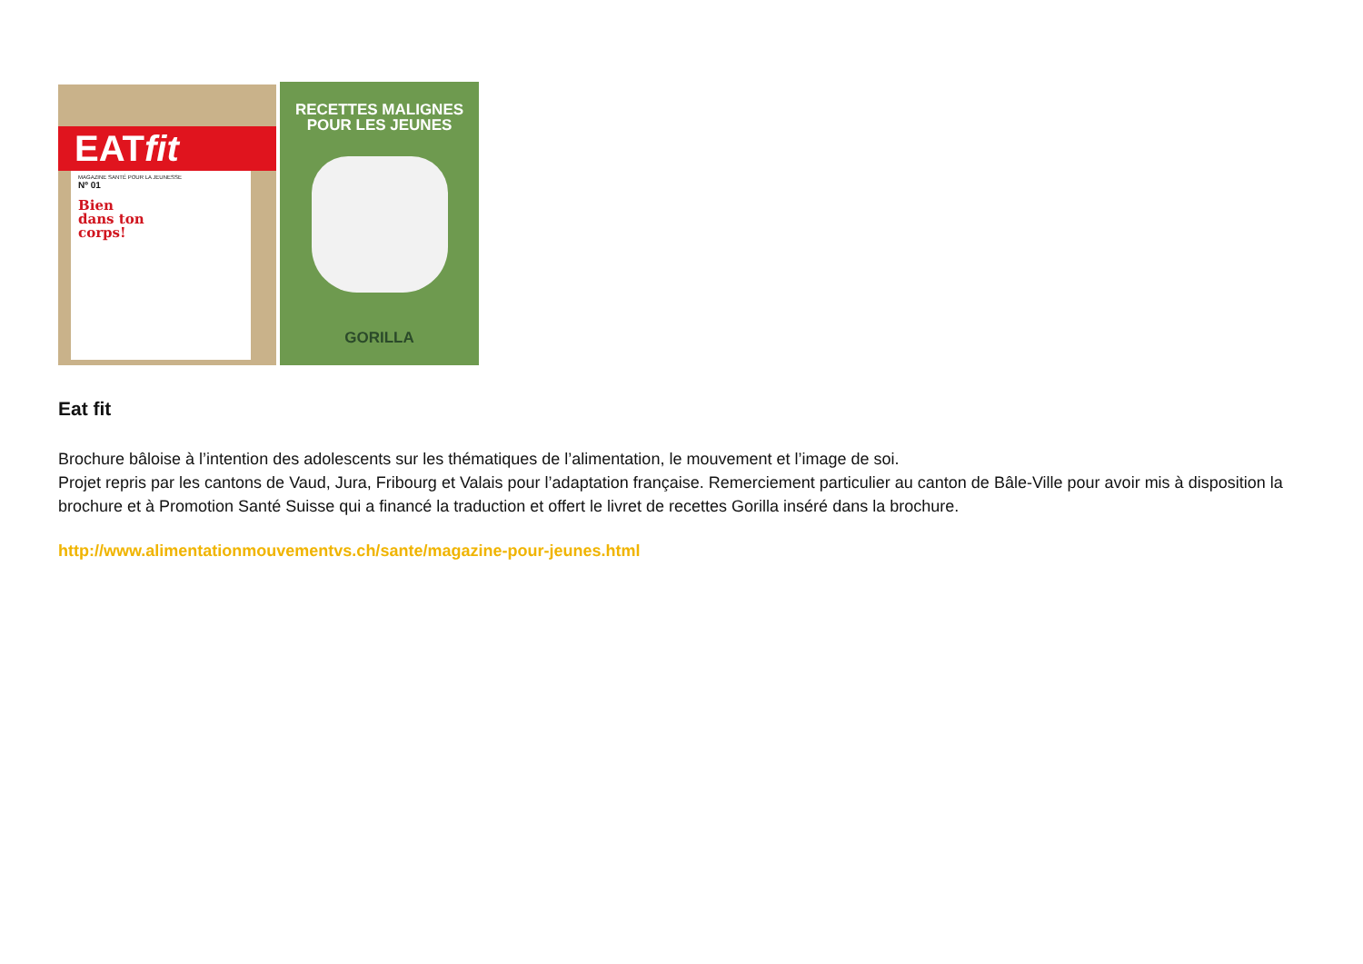EATfit
MAGAZINE SANTÉ POUR LA JEUNESSE
Nº 01
Bien
dans ton
corps!
RECETTES MALIGNES
POUR LES JEUNES
GORILLA
Eat fit
Brochure bâloise à l’intention des adolescents sur les thématiques de l’alimentation, le mouvement et l’image de soi.
Projet repris par les cantons de Vaud, Jura, Fribourg et Valais pour l’adaptation française. Remerciement particulier au canton de Bâle-Ville pour avoir mis à disposition la brochure et à Promotion Santé Suisse qui a financé la traduction et offert le livret de recettes Gorilla inséré dans la brochure.
http://www.alimentationmouvementvs.ch/sante/magazine-pour-jeunes.html